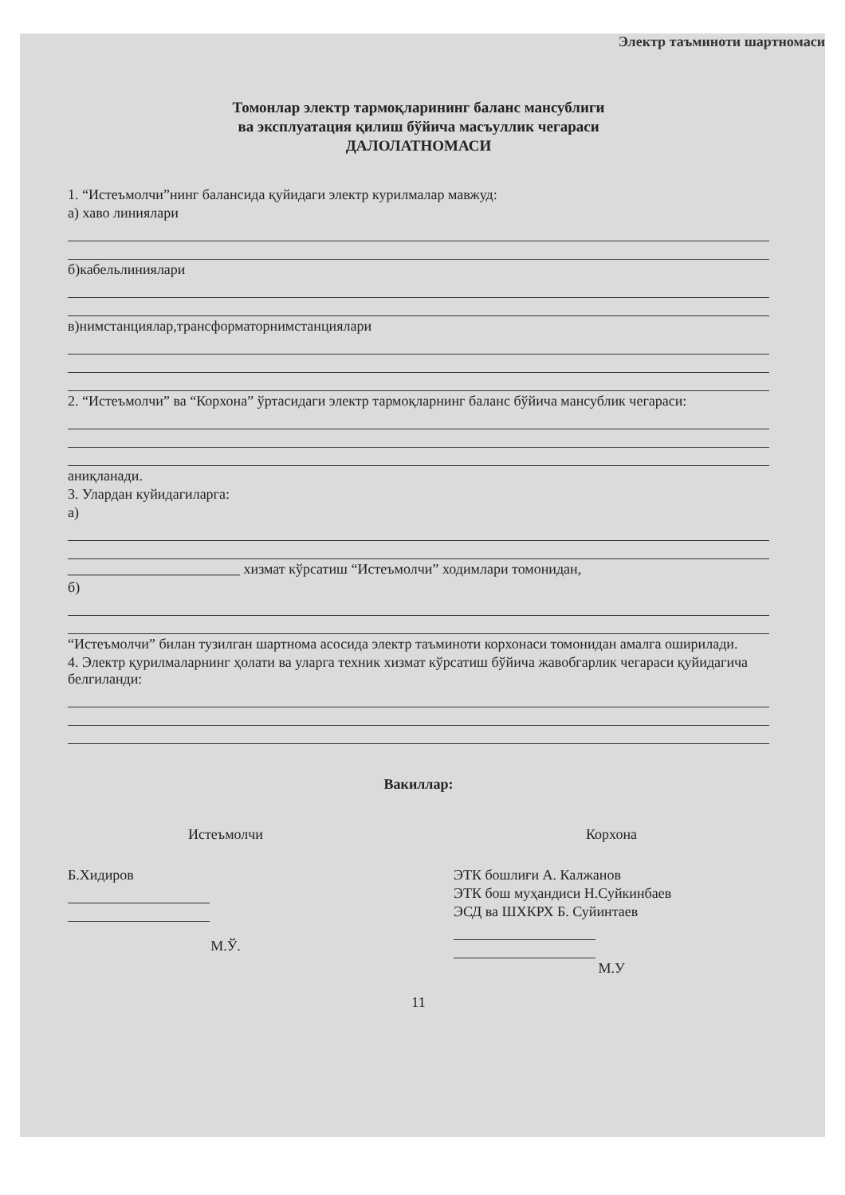Электр таъминоти шартномаси
Томонлар электр тармоқларининг баланс мансублиги
ва эксплуатация қилиш бўйича масъуллик чегараси
ДАЛОЛАТНОМАСИ
1. “Истеъмолчи”нинг балансида қуйидаги электр курилмалар мавжуд:
а) хаво линиялари
б)кабельлиниялари
в)нимстанциялар,трансформаторнимстанциялари
2. “Истеъмолчи” ва “Корхона” ўртасидаги электр тармоқларнинг баланс бўйича мансублик чегараси:
аниқланади.
3. Улардан куйидагиларга:
а)
________________________ хизмат кўрсатиш “Истеъмолчи” ходимлари томонидан,
б)
“Истеъмолчи” билан тузилган шартнома асосида электр таъминоти корхонаси томонидан амалга оширилади.
4. Электр қурилмаларнинг ҳолати ва уларга техник хизмат кўрсатиш бўйича жавобгарлик чегараси қуйидагича белгиланди:
Вакиллар:
Истеъмолчи
Б.Хидиров
М.Ў.
Корхона
ЭТК бошлиғи А. Калжанов
ЭТК бош муҳандиси Н.Суйкинбаев
ЭСД ва ШХКРХ Б. Суйинтаев
М.У
11